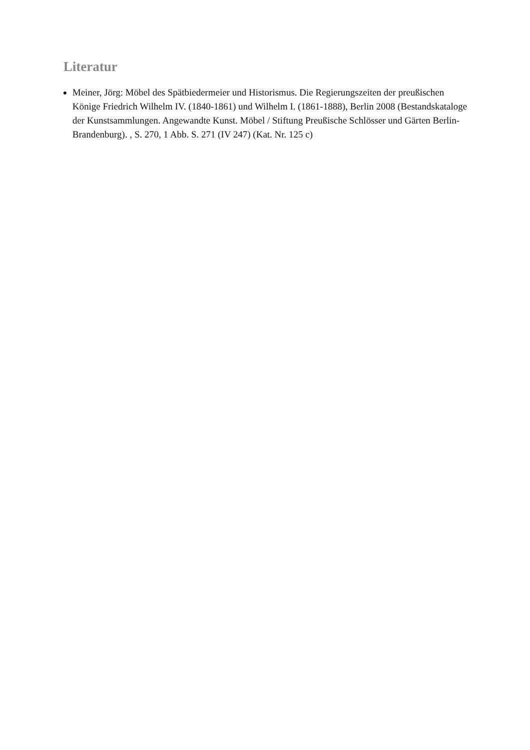Literatur
Meiner, Jörg: Möbel des Spätbiedermeier und Historismus. Die Regierungszeiten der preußischen Könige Friedrich Wilhelm IV. (1840-1861) und Wilhelm I. (1861-1888), Berlin 2008 (Bestandskataloge der Kunstsammlungen. Angewandte Kunst. Möbel / Stiftung Preußische Schlösser und Gärten Berlin-Brandenburg). , S. 270, 1 Abb. S. 271 (IV 247) (Kat. Nr. 125 c)